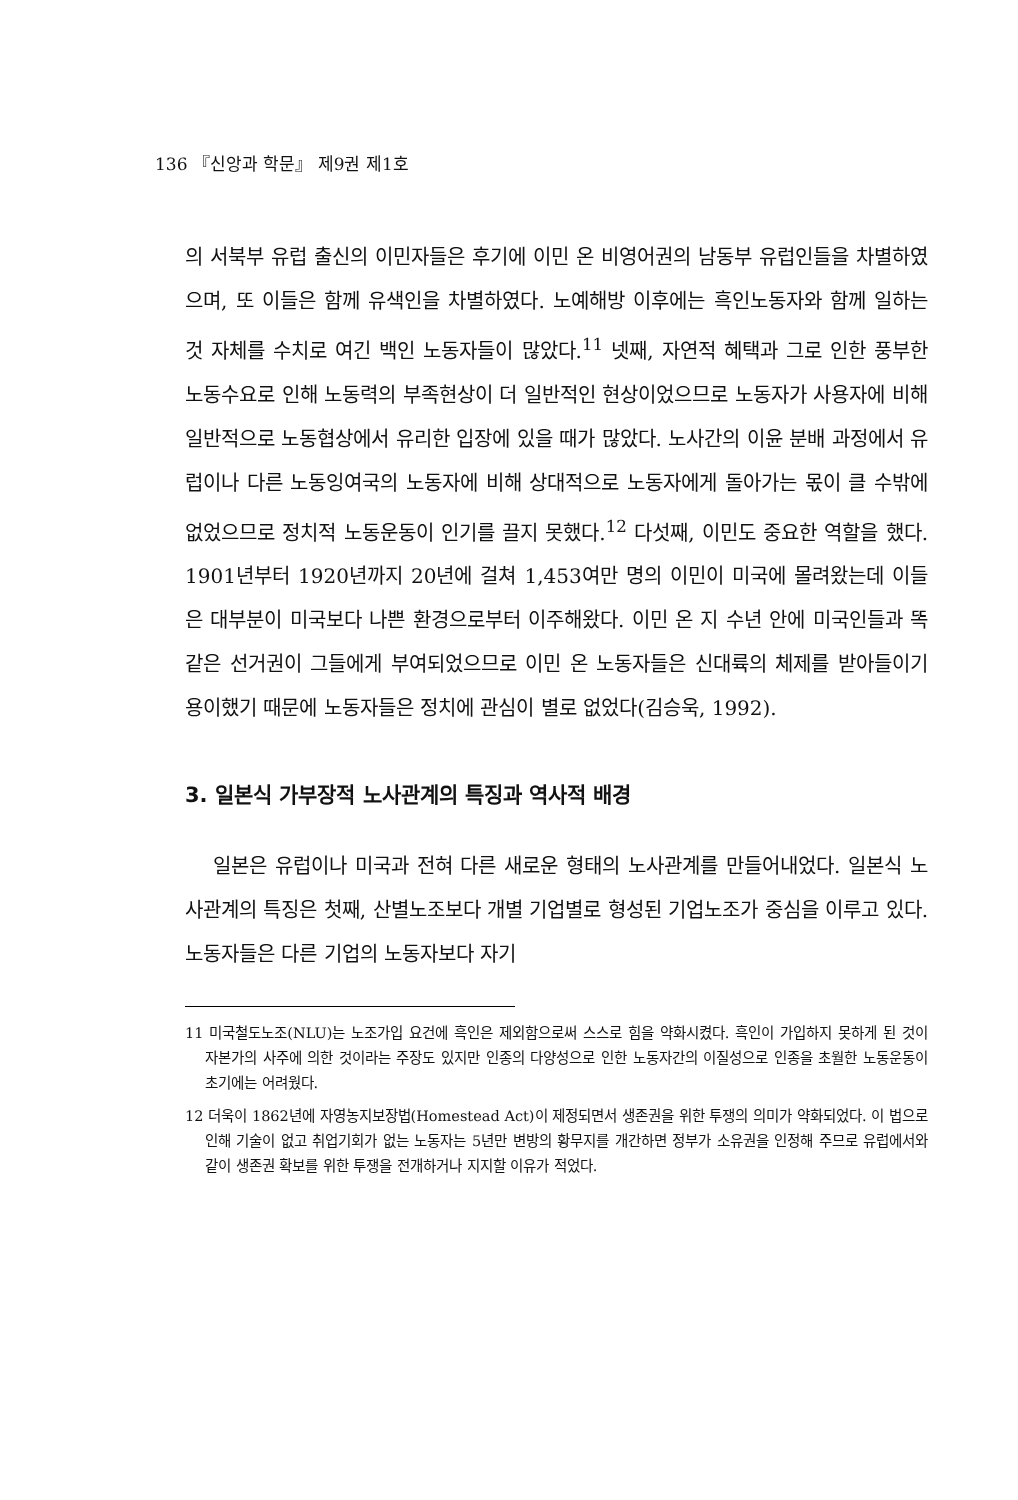136 『신앙과 학문』 제9권 제1호
의 서북부 유럽 출신의 이민자들은 후기에 이민 온 비영어권의 남동부 유럽인들을 차별하였으며, 또 이들은 함께 유색인을 차별하였다. 노예해방 이후에는 흑인노동자와 함께 일하는 것 자체를 수치로 여긴 백인 노동자들이 많았다.<sup>11</sup> 넷째, 자연적 혜택과 그로 인한 풍부한 노동수요로 인해 노동력의 부족현상이 더 일반적인 현상이었으므로 노동자가 사용자에 비해 일반적으로 노동협상에서 유리한 입장에 있을 때가 많았다. 노사간의 이윤 분배 과정에서 유럽이나 다른 노동잉여국의 노동자에 비해 상대적으로 노동자에게 돌아가는 몫이 클 수밖에 없었으므로 정치적 노동운동이 인기를 끌지 못했다.<sup>12</sup> 다섯째, 이민도 중요한 역할을 했다. 1901년부터 1920년까지 20년에 걸쳐 1,453여만 명의 이민이 미국에 몰려왔는데 이들은 대부분이 미국보다 나쁜 환경으로부터 이주해왔다. 이민 온 지 수년 안에 미국인들과 똑같은 선거권이 그들에게 부여되었으므로 이민 온 노동자들은 신대륙의 체제를 받아들이기 용이했기 때문에 노동자들은 정치에 관심이 별로 없었다(김승욱, 1992).
3. 일본식 가부장적 노사관계의 특징과 역사적 배경
일본은 유럽이나 미국과 전혀 다른 새로운 형태의 노사관계를 만들어내었다. 일본식 노사관계의 특징은 첫째, 산별노조보다 개별 기업별로 형성된 기업노조가 중심을 이루고 있다. 노동자들은 다른 기업의 노동자보다 자기
11 미국철도노조(NLU)는 노조가입 요건에 흑인은 제외함으로써 스스로 힘을 약화시켰다. 흑인이 가입하지 못하게 된 것이 자본가의 사주에 의한 것이라는 주장도 있지만 인종의 다양성으로 인한 노동자간의 이질성으로 인종을 초월한 노동운동이 초기에는 어려웠다.
12 더욱이 1862년에 자영농지보장법(Homestead Act)이 제정되면서 생존권을 위한 투쟁의 의미가 약화되었다. 이 법으로 인해 기술이 없고 취업기회가 없는 노동자는 5년만 변방의 황무지를 개간하면 정부가 소유권을 인정해 주므로 유럽에서와 같이 생존권 확보를 위한 투쟁을 전개하거나 지지할 이유가 적었다.